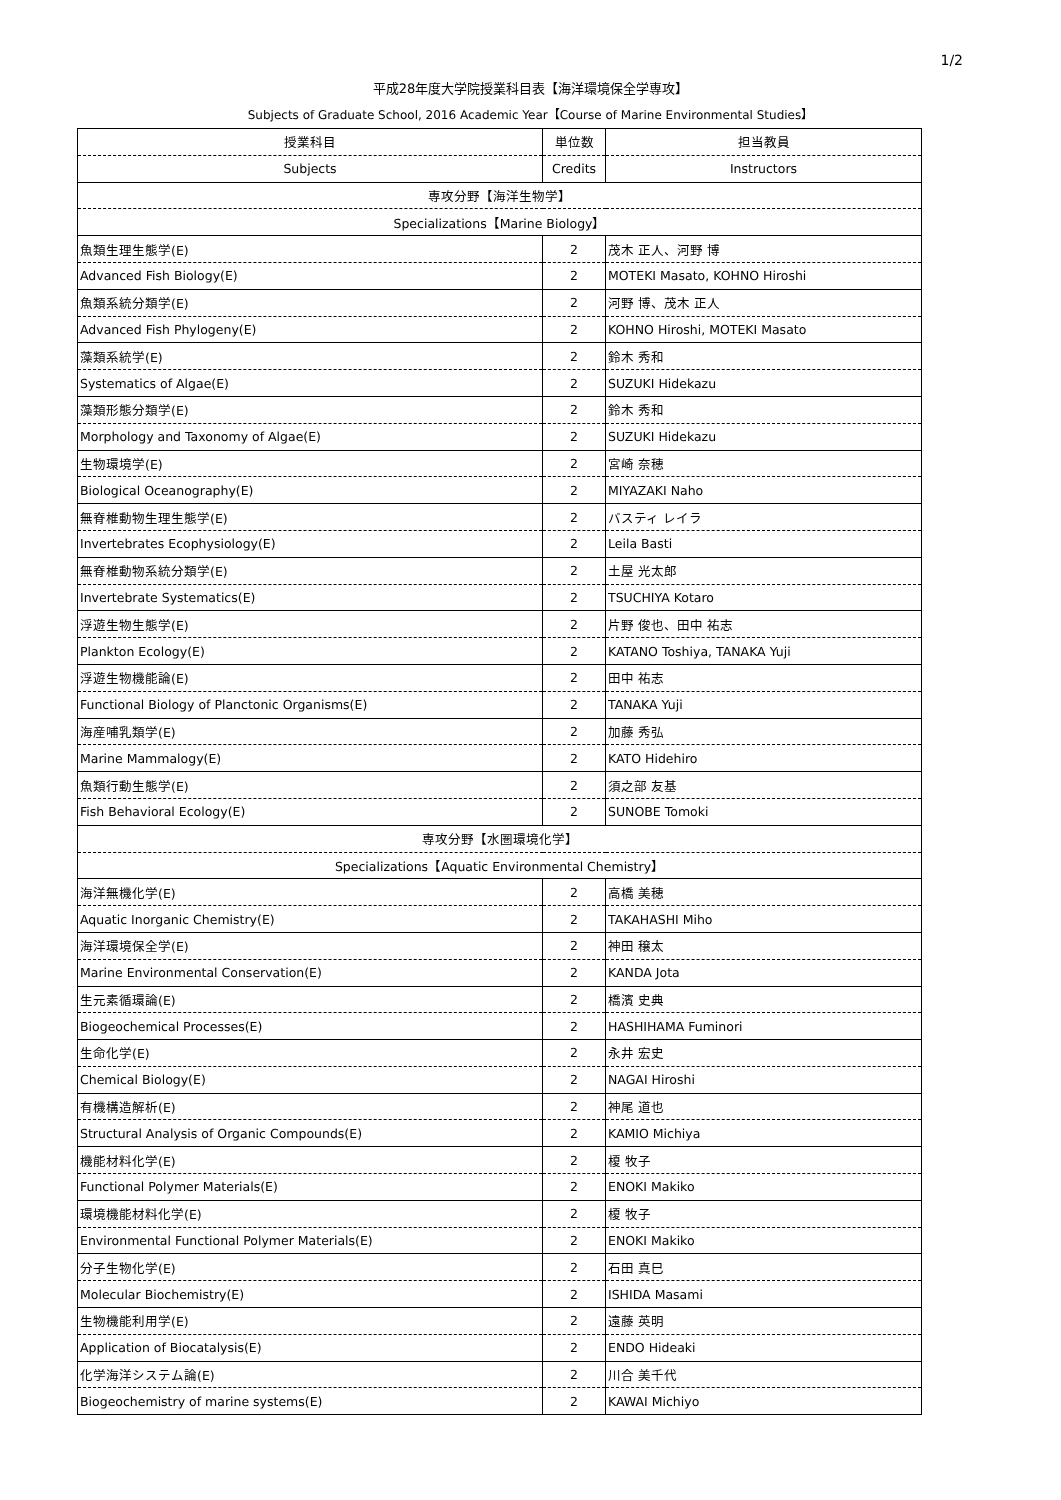1/2
平成28年度大学院授業科目表【海洋環境保全学専攻】
Subjects of Graduate School, 2016 Academic Year【Course of Marine Environmental Studies】
| 授業科目 | 単位数 | 担当教員 |
| --- | --- | --- |
| Subjects | Credits | Instructors |
| 専攻分野【海洋生物学】 | | |
| Specializations【Marine Biology】 | | |
| 魚類生理生態学(E) | 2 | 茂木 正人、河野 博 |
| Advanced Fish Biology(E) | 2 | MOTEKI Masato, KOHNO Hiroshi |
| 魚類系統分類学(E) | 2 | 河野 博、茂木 正人 |
| Advanced Fish Phylogeny(E) | 2 | KOHNO Hiroshi, MOTEKI Masato |
| 藻類系統学(E) | 2 | 鈴木 秀和 |
| Systematics of Algae(E) | 2 | SUZUKI Hidekazu |
| 藻類形態分類学(E) | 2 | 鈴木 秀和 |
| Morphology and Taxonomy of Algae(E) | 2 | SUZUKI Hidekazu |
| 生物環境学(E) | 2 | 宮崎 奈穂 |
| Biological Oceanography(E) | 2 | MIYAZAKI Naho |
| 無脊椎動物生理生態学(E) | 2 | バスティ レイラ |
| Invertebrates Ecophysiology(E) | 2 | Leila Basti |
| 無脊椎動物系統分類学(E) | 2 | 土屋 光太郎 |
| Invertebrate Systematics(E) | 2 | TSUCHIYA Kotaro |
| 浮遊生物生態学(E) | 2 | 片野 俊也、田中 祐志 |
| Plankton Ecology(E) | 2 | KATANO Toshiya, TANAKA Yuji |
| 浮遊生物機能論(E) | 2 | 田中 祐志 |
| Functional Biology of Planctonic Organisms(E) | 2 | TANAKA Yuji |
| 海産哺乳類学(E) | 2 | 加藤 秀弘 |
| Marine Mammalogy(E) | 2 | KATO Hidehiro |
| 魚類行動生態学(E) | 2 | 須之部 友基 |
| Fish Behavioral Ecology(E) | 2 | SUNOBE Tomoki |
| 専攻分野【水圏環境化学】 | | |
| Specializations【Aquatic Environmental Chemistry】 | | |
| 海洋無機化学(E) | 2 | 高橋 美穂 |
| Aquatic Inorganic Chemistry(E) | 2 | TAKAHASHI Miho |
| 海洋環境保全学(E) | 2 | 神田 穣太 |
| Marine Environmental Conservation(E) | 2 | KANDA Jota |
| 生元素循環論(E) | 2 | 橋濱 史典 |
| Biogeochemical Processes(E) | 2 | HASHIHAMA Fuminori |
| 生命化学(E) | 2 | 永井 宏史 |
| Chemical Biology(E) | 2 | NAGAI Hiroshi |
| 有機構造解析(E) | 2 | 神尾 道也 |
| Structural Analysis of Organic Compounds(E) | 2 | KAMIO Michiya |
| 機能材料化学(E) | 2 | 榎 牧子 |
| Functional Polymer Materials(E) | 2 | ENOKI Makiko |
| 環境機能材料化学(E) | 2 | 榎 牧子 |
| Environmental Functional Polymer Materials(E) | 2 | ENOKI Makiko |
| 分子生物化学(E) | 2 | 石田 真巳 |
| Molecular Biochemistry(E) | 2 | ISHIDA Masami |
| 生物機能利用学(E) | 2 | 遠藤 英明 |
| Application of Biocatalysis(E) | 2 | ENDO Hideaki |
| 化学海洋システム論(E) | 2 | 川合 美千代 |
| Biogeochemistry of marine systems(E) | 2 | KAWAI Michiyo |